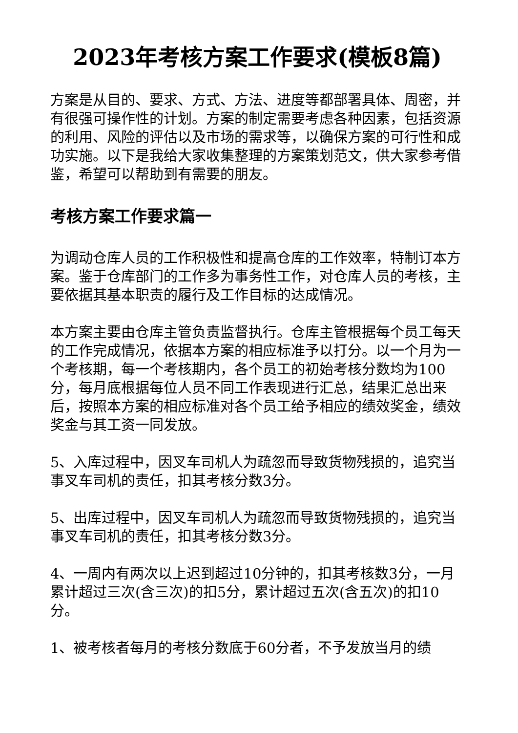2023年考核方案工作要求(模板8篇)
方案是从目的、要求、方式、方法、进度等都部署具体、周密，并有很强可操作性的计划。方案的制定需要考虑各种因素，包括资源的利用、风险的评估以及市场的需求等，以确保方案的可行性和成功实施。以下是我给大家收集整理的方案策划范文，供大家参考借鉴，希望可以帮助到有需要的朋友。
考核方案工作要求篇一
为调动仓库人员的工作积极性和提高仓库的工作效率，特制订本方案。鉴于仓库部门的工作多为事务性工作，对仓库人员的考核，主要依据其基本职责的履行及工作目标的达成情况。
本方案主要由仓库主管负责监督执行。仓库主管根据每个员工每天的工作完成情况，依据本方案的相应标准予以打分。以一个月为一个考核期，每一个考核期内，各个员工的初始考核分数均为100分，每月底根据每位人员不同工作表现进行汇总，结果汇总出来后，按照本方案的相应标准对各个员工给予相应的绩效奖金，绩效奖金与其工资一同发放。
5、入库过程中，因叉车司机人为疏忽而导致货物残损的，追究当事叉车司机的责任，扣其考核分数3分。
5、出库过程中，因叉车司机人为疏忽而导致货物残损的，追究当事叉车司机的责任，扣其考核分数3分。
4、一周内有两次以上迟到超过10分钟的，扣其考核数3分，一月累计超过三次(含三次)的扣5分，累计超过五次(含五次)的扣10分。
1、被考核者每月的考核分数底于60分者，不予发放当月的绩